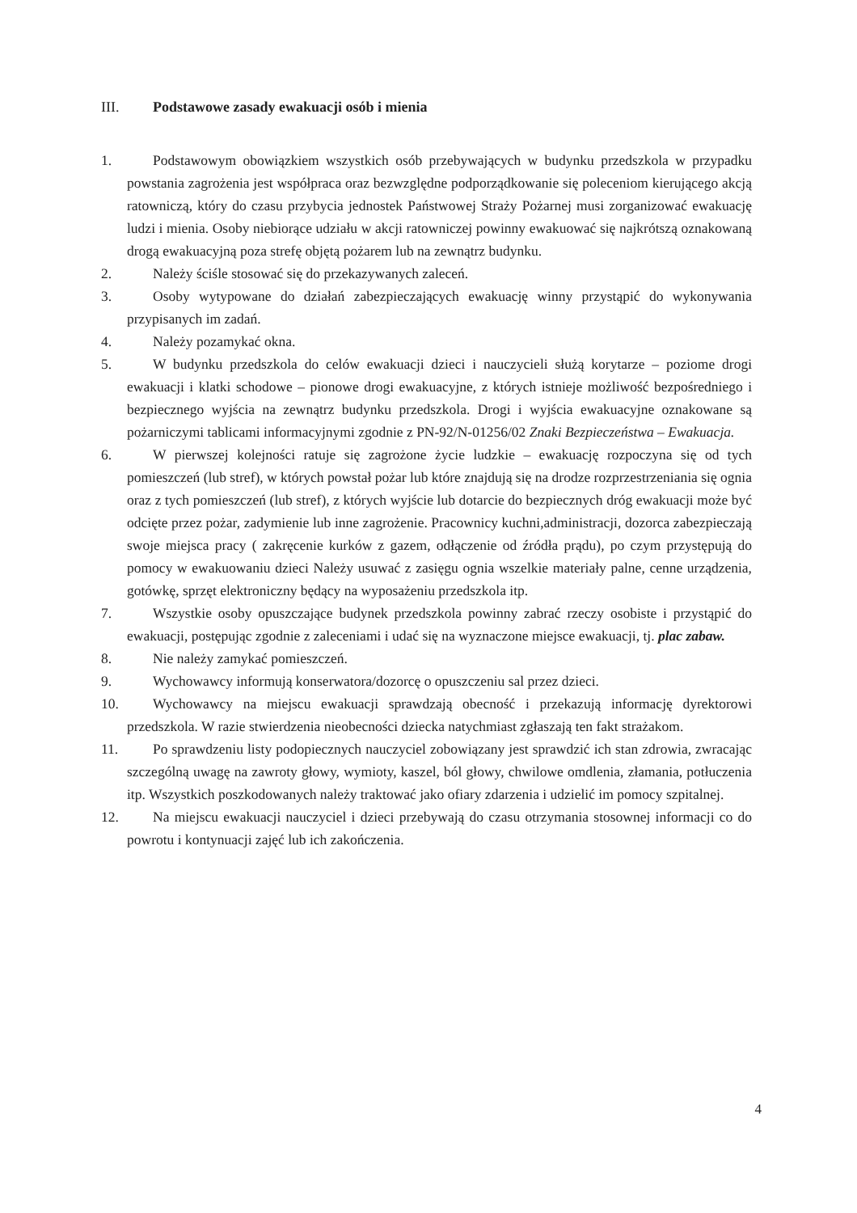III. Podstawowe zasady ewakuacji osób i mienia
1. Podstawowym obowiązkiem wszystkich osób przebywających w budynku przedszkola w przypadku powstania zagrożenia jest współpraca oraz bezwzględne podporządkowanie się poleceniom kierującego akcją ratowniczą, który do czasu przybycia jednostek Państwowej Straży Pożarnej musi zorganizować ewakuację ludzi i mienia. Osoby niebiorące udziału w akcji ratowniczej powinny ewakuować się najkrótszą oznakowaną drogą ewakuacyjną poza strefę objętą pożarem lub na zewnątrz budynku.
2. Należy ściśle stosować się do przekazywanych zaleceń.
3. Osoby wytypowane do działań zabezpieczających ewakuację winny przystąpić do wykonywania przypisanych im zadań.
4. Należy pozamykać okna.
5. W budynku przedszkola do celów ewakuacji dzieci i nauczycieli służą korytarze – poziome drogi ewakuacji i klatki schodowe – pionowe drogi ewakuacyjne, z których istnieje możliwość bezpośredniego i bezpiecznego wyjścia na zewnątrz budynku przedszkola. Drogi i wyjścia ewakuacyjne oznakowane są pożarniczymi tablicami informacyjnymi zgodnie z PN-92/N-01256/02 Znaki Bezpieczeństwa – Ewakuacja.
6. W pierwszej kolejności ratuje się zagrożone życie ludzkie – ewakuację rozpoczyna się od tych pomieszczeń (lub stref), w których powstał pożar lub które znajdują się na drodze rozprzestrzeniania się ognia oraz z tych pomieszczeń (lub stref), z których wyjście lub dotarcie do bezpiecznych dróg ewakuacji może być odcięte przez pożar, zadymienie lub inne zagrożenie. Pracownicy kuchni,administracji, dozorca zabezpieczają swoje miejsca pracy ( zakręcenie kurków z gazem, odłączenie od źródła prądu), po czym przystępują do pomocy w ewakuowaniu dzieci Należy usuwać z zasięgu ognia wszelkie materiały palne, cenne urządzenia, gotówkę, sprzęt elektroniczny będący na wyposażeniu przedszkola itp.
7. Wszystkie osoby opuszczające budynek przedszkola powinny zabrać rzeczy osobiste i przystąpić do ewakuacji, postępując zgodnie z zaleceniami i udać się na wyznaczone miejsce ewakuacji, tj. plac zabaw.
8. Nie należy zamykać pomieszczeń.
9. Wychowawcy informują konserwatora/dozorcę o opuszczeniu sal przez dzieci.
10. Wychowawcy na miejscu ewakuacji sprawdzają obecność i przekazują informację dyrektorowi przedszkola. W razie stwierdzenia nieobecności dziecka natychmiast zgłaszają ten fakt strażakom.
11. Po sprawdzeniu listy podopiecznych nauczyciel zobowiązany jest sprawdzić ich stan zdrowia, zwracając szczególną uwagę na zawroty głowy, wymioty, kaszel, ból głowy, chwilowe omdlenia, złamania, potłuczenia itp. Wszystkich poszkodowanych należy traktować jako ofiary zdarzenia i udzielić im pomocy szpitalnej.
12. Na miejscu ewakuacji nauczyciel i dzieci przebywają do czasu otrzymania stosownej informacji co do powrotu i kontynuacji zajęć lub ich zakończenia.
4